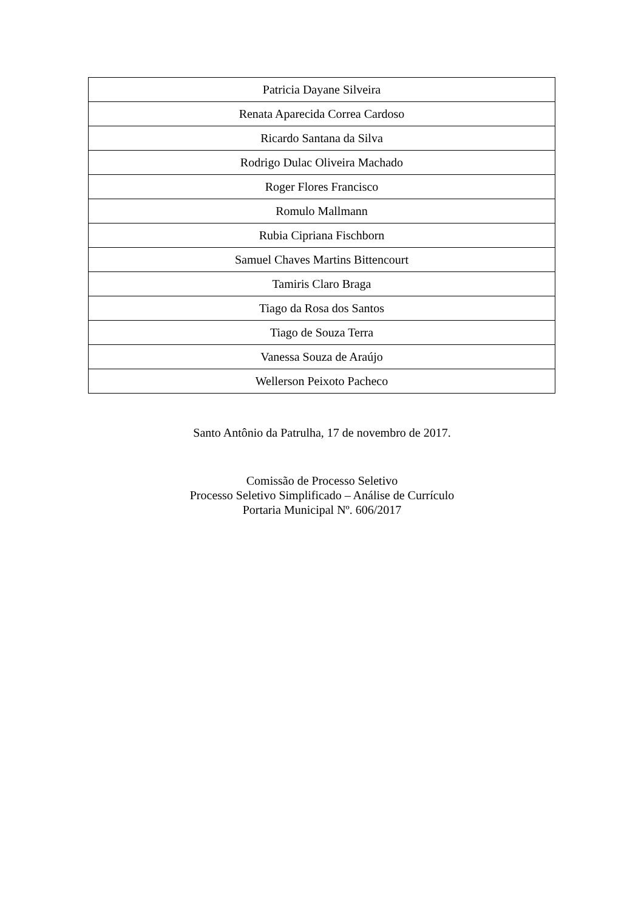| Patricia Dayane Silveira |
| Renata Aparecida Correa Cardoso |
| Ricardo Santana da Silva |
| Rodrigo Dulac Oliveira Machado |
| Roger Flores Francisco |
| Romulo Mallmann |
| Rubia Cipriana Fischborn |
| Samuel Chaves Martins Bittencourt |
| Tamiris Claro Braga |
| Tiago da Rosa dos Santos |
| Tiago de Souza Terra |
| Vanessa Souza de Araújo |
| Wellerson Peixoto Pacheco |
Santo Antônio da Patrulha, 17 de novembro de 2017.
Comissão de Processo Seletivo
Processo Seletivo Simplificado – Análise de Currículo
Portaria Municipal Nº. 606/2017